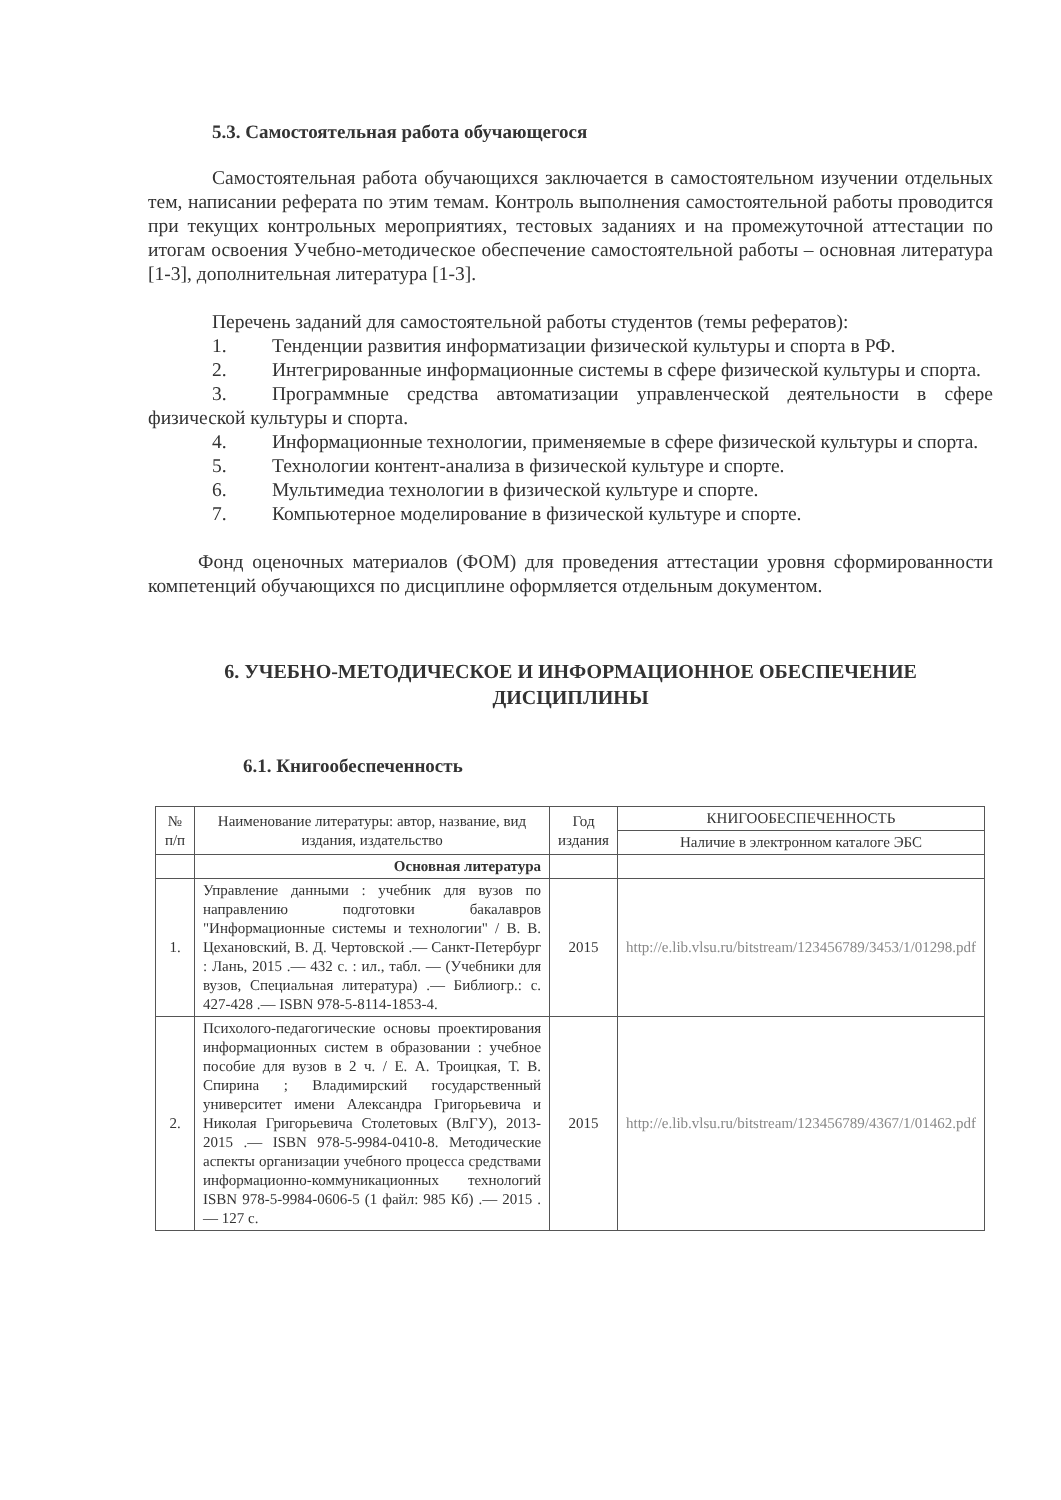5.3. Самостоятельная работа обучающегося
Самостоятельная работа обучающихся заключается в самостоятельном изучении отдельных тем, написании реферата по этим темам. Контроль выполнения самостоятельной работы проводится при текущих контрольных мероприятиях, тестовых заданиях и на промежуточной аттестации по итогам освоения Учебно-методическое обеспечение самостоятельной работы – основная литература [1-3], дополнительная литература [1-3].
Перечень заданий для самостоятельной работы студентов (темы рефератов):
1. Тенденции развития информатизации физической культуры и спорта в РФ.
2. Интегрированные информационные системы в сфере физической культуры и спорта.
3. Программные средства автоматизации управленческой деятельности в сфере физической культуры и спорта.
4. Информационные технологии, применяемые в сфере физической культуры и спорта.
5. Технологии контент-анализа в физической культуре и спорте.
6. Мультимедиа технологии в физической культуре и спорте.
7. Компьютерное моделирование в физической культуре и спорте.
Фонд оценочных материалов (ФОМ) для проведения аттестации уровня сформированности компетенций обучающихся по дисциплине оформляется отдельным документом.
6. УЧЕБНО-МЕТОДИЧЕСКОЕ И ИНФОРМАЦИОННОЕ ОБЕСПЕЧЕНИЕ
ДИСЦИПЛИНЫ
6.1. Книгообеспеченность
| № п/п | Наименование литературы: автор, название, вид издания, издательство | Год издания | КНИГООБЕСПЕЧЕННОСТЬ |
| --- | --- | --- | --- |
| | | | Наличие в электронном каталоге ЭБС |
| | Основная литература | | |
| 1. | Управление данными : учебник для вузов по направлению подготовки бакалавров "Информационные системы и технологии" / В. В. Цехановский, В. Д. Чертовской .— Санкт-Петербург : Лань, 2015 .— 432 с. : ил., табл. — (Учебники для вузов, Специальная литература) .— Библиогр.: с. 427-428 .— ISBN 978-5-8114-1853-4. | 2015 | http://e.lib.vlsu.ru/bitstream/123456789/3453/1/01298.pdf |
| 2. | Психолого-педагогические основы проектирования информационных систем в образовании : учебное пособие для вузов в 2 ч. / Е. А. Троицкая, Т. В. Спирина ; Владимирский государственный университет имени Александра Григорьевича и Николая Григорьевича Столетовых (ВлГУ), 2013-2015 .— ISBN 978-5-9984-0410-8. Методические аспекты организации учебного процесса средствами информационно-коммуникационных технологий ISBN 978-5-9984-0606-5 (1 файл: 985 Кб) .— 2015 .— 127 с. | 2015 | http://e.lib.vlsu.ru/bitstream/123456789/4367/1/01462.pdf |